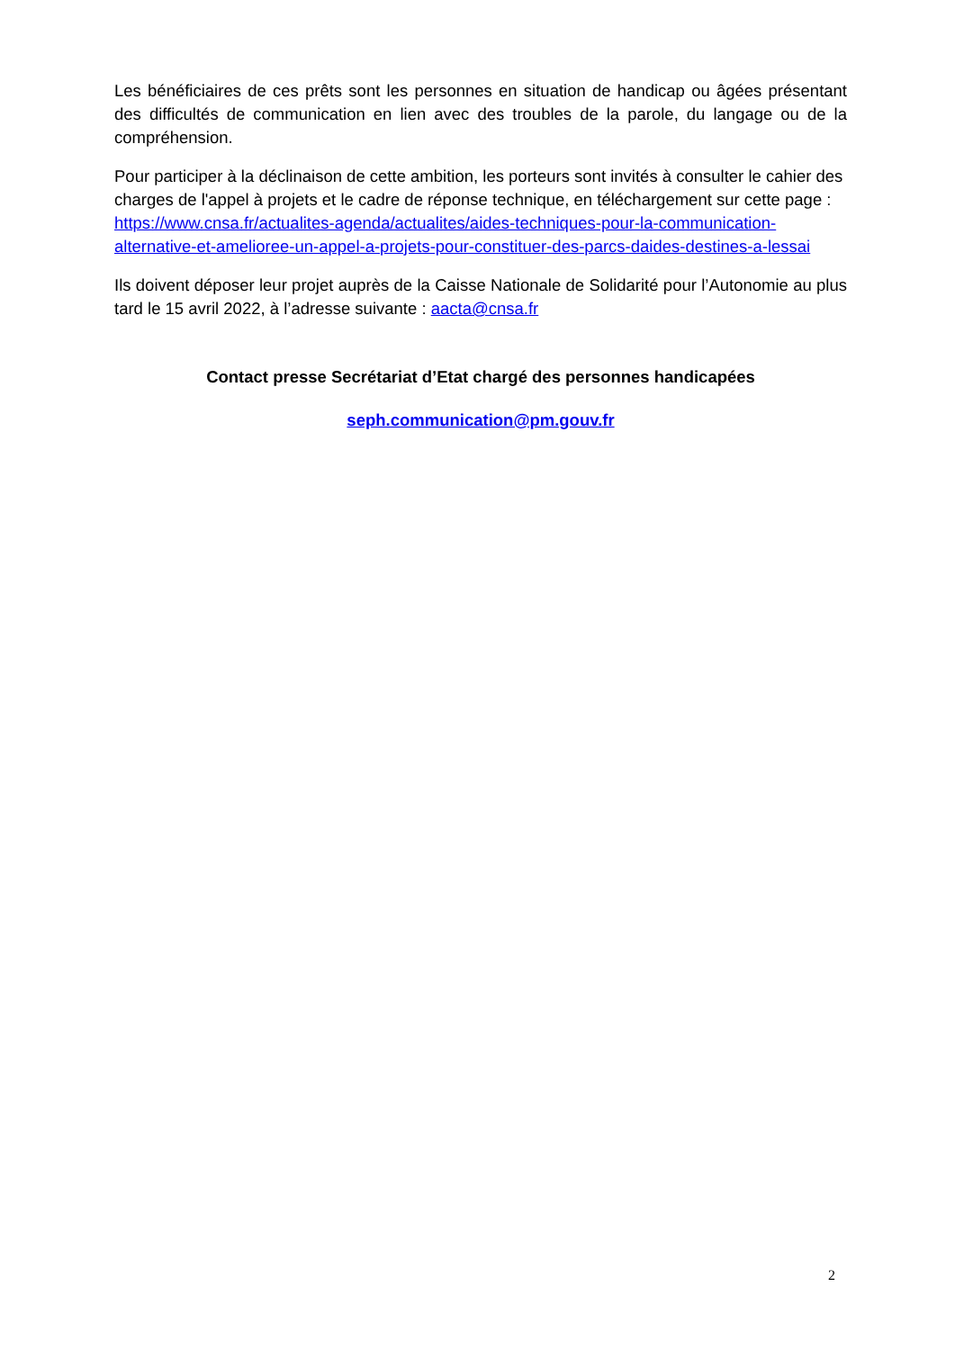Les bénéficiaires de ces prêts sont les personnes en situation de handicap ou âgées présentant des difficultés de communication en lien avec des troubles de la parole, du langage ou de la compréhension.
Pour participer à la déclinaison de cette ambition, les porteurs sont invités à consulter le cahier des charges de l'appel à projets et le cadre de réponse technique, en téléchargement sur cette page :
https://www.cnsa.fr/actualites-agenda/actualites/aides-techniques-pour-la-communication-alternative-et-amelioree-un-appel-a-projets-pour-constituer-des-parcs-daides-destines-a-lessai
Ils doivent déposer leur projet auprès de la Caisse Nationale de Solidarité pour l’Autonomie au plus tard le 15 avril 2022, à l’adresse suivante : aacta@cnsa.fr
Contact presse Secrétariat d’Etat chargé des personnes handicapées
seph.communication@pm.gouv.fr
2